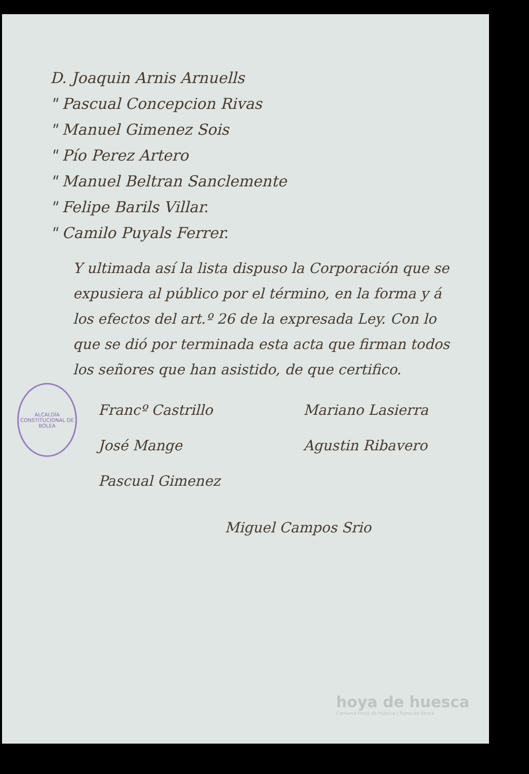D. Joaquin Arnis Arnuells
" Pascual Concepcion Rivas
" Manuel Gimenez Sois
" Pío Perez Artero
" Manuel Beltran Sanclemente
" Felipe Barils Villar.
" Camilo Puyals Ferrer.
Y ultimada así la lista dispuso la Corporación que se expusiera al público por el término, en la forma y á los efectos del art.º 26 de la expresada Ley. Con lo que se dió por terminada esta acta que firman todos los señores que han asistido, de que certifico.
ALCALDÍA CONSTITUCIONAL DE BOLEA
Francº Castrillo
José Mange
Pascual Gimenez
Mariano Lasierra
Agustin Ribavero
Miguel Campos Srio
hoya de huesca
Comarca Hoya de Huesca | Plana de Uesca